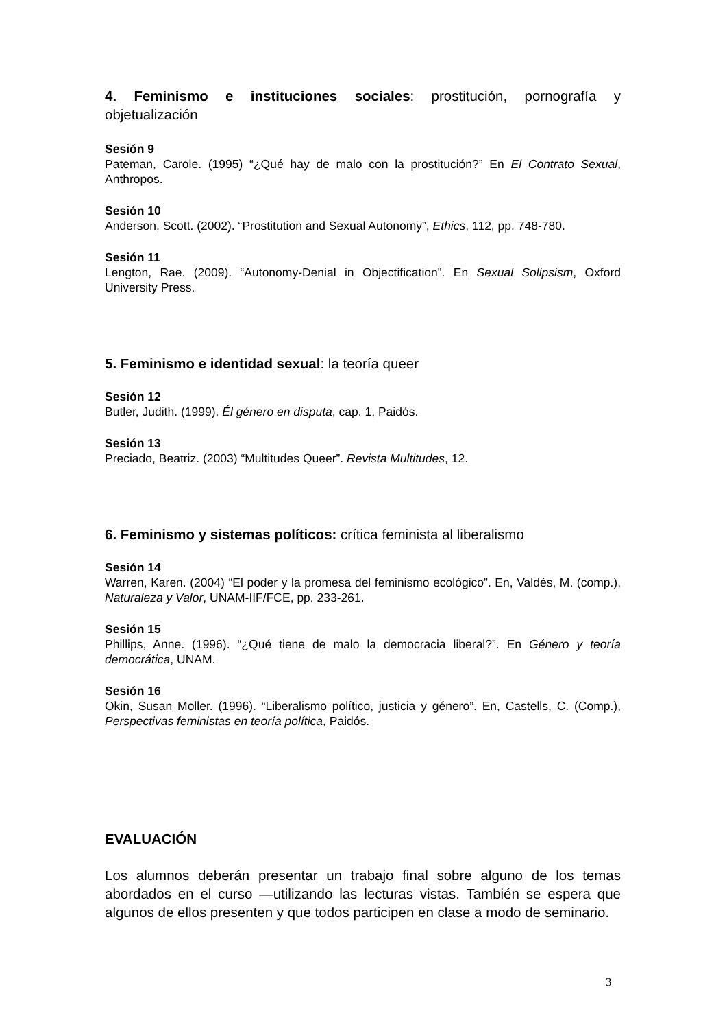4. Feminismo e instituciones sociales: prostitución, pornografía y objetualización
Sesión 9
Pateman, Carole. (1995) “¿Qué hay de malo con la prostitución?” En El Contrato Sexual, Anthropos.
Sesión 10
Anderson, Scott. (2002). “Prostitution and Sexual Autonomy”, Ethics, 112, pp. 748-780.
Sesión 11
Lengton, Rae. (2009). “Autonomy-Denial in Objectification”. En Sexual Solipsism, Oxford University Press.
5. Feminismo e identidad sexual: la teoría queer
Sesión 12
Butler, Judith. (1999). Él género en disputa, cap. 1, Paidós.
Sesión 13
Preciado, Beatriz. (2003) “Multitudes Queer”. Revista Multitudes, 12.
6. Feminismo y sistemas políticos: crítica feminista al liberalismo
Sesión 14
Warren, Karen. (2004) “El poder y la promesa del feminismo ecológico”. En, Valdés, M. (comp.), Naturaleza y Valor, UNAM-IIF/FCE, pp. 233-261.
Sesión 15
Phillips, Anne. (1996). “¿Qué tiene de malo la democracia liberal?”. En Género y teoría democrática, UNAM.
Sesión 16
Okin, Susan Moller. (1996). “Liberalismo político, justicia y género”. En, Castells, C. (Comp.), Perspectivas feministas en teoría política, Paidós.
EVALUACIÓN
Los alumnos deberán presentar un trabajo final sobre alguno de los temas abordados en el curso —utilizando las lecturas vistas. También se espera que algunos de ellos presenten y que todos participen en clase a modo de seminario.
3